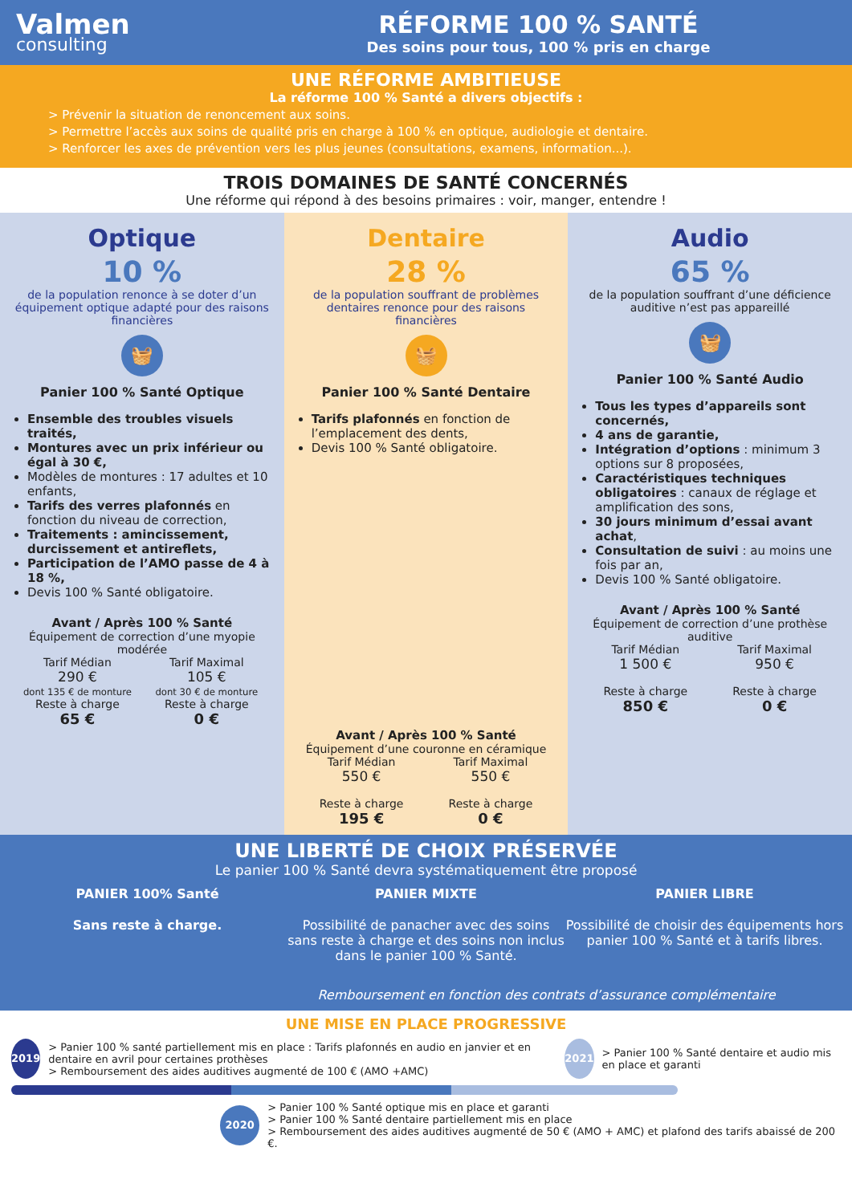Valmen
consulting
RÉFORME 100 % SANTÉ
Des soins pour tous, 100 % pris en charge
UNE RÉFORME AMBITIEUSE
La réforme 100 % Santé a divers objectifs :
> Prévenir la situation de renoncement aux soins.
> Permettre l’accès aux soins de qualité pris en charge à 100 % en optique, audiologie et dentaire.
> Renforcer les axes de prévention vers les plus jeunes (consultations, examens, information...).
TROIS DOMAINES DE SANTÉ CONCERNÉS
Une réforme qui répond à des besoins primaires : voir, manger, entendre !
Optique
10 %
de la population renonce à se doter d’un équipement optique adapté pour des raisons financières
🧺
Panier 100 % Santé Optique
Ensemble des troubles visuels traités,
Montures avec un prix inférieur ou égal à 30 €,
Modèles de montures : 17 adultes et 10 enfants,
Tarifs des verres plafonnés en fonction du niveau de correction,
Traitements : amincissement, durcissement et antireflets,
Participation de l’AMO passe de 4 à 18 %,
Devis 100 % Santé obligatoire.
Avant / Après 100 % Santé
Équipement de correction d’une myopie modérée
Tarif Médian
290 €
dont 135 € de monture
Reste à charge
65 €
Tarif Maximal
105 €
dont 30 € de monture
Reste à charge
0 €
Dentaire
28 %
de la population souffrant de problèmes dentaires renonce pour des raisons financières
🧺
Panier 100 % Santé Dentaire
Tarifs plafonnés en fonction de l’emplacement des dents,
Devis 100 % Santé obligatoire.
Avant / Après 100 % Santé
Équipement d’une couronne en céramique
Tarif Médian
550 €
Reste à charge
195 €
Tarif Maximal
550 €
Reste à charge
0 €
Audio
65 %
de la population souffrant d’une déficience auditive n’est pas appareillé
🧺
Panier 100 % Santé Audio
Tous les types d’appareils sont concernés,
4 ans de garantie,
Intégration d’options : minimum 3 options sur 8 proposées,
Caractéristiques techniques obligatoires : canaux de réglage et amplification des sons,
30 jours minimum d’essai avant achat,
Consultation de suivi : au moins une fois par an,
Devis 100 % Santé obligatoire.
Avant / Après 100 % Santé
Équipement de correction d’une prothèse auditive
Tarif Médian
1 500 €
Reste à charge
850 €
Tarif Maximal
950 €
Reste à charge
0 €
UNE LIBERTÉ DE CHOIX PRÉSERVÉE
Le panier 100 % Santé devra systématiquement être proposé
PANIER 100% Santé
Sans reste à charge.
PANIER MIXTE
Possibilité de panacher avec des soins sans reste à charge et des soins non inclus dans le panier 100 % Santé.
PANIER LIBRE
Possibilité de choisir des équipements hors panier 100 % Santé et à tarifs libres.
Remboursement en fonction des contrats d’assurance complémentaire
UNE MISE EN PLACE PROGRESSIVE
2019
> Panier 100 % santé partiellement mis en place : Tarifs plafonnés en audio en janvier et en dentaire en avril pour certaines prothèses
> Remboursement des aides auditives augmenté de 100 € (AMO +AMC)
2021
> Panier 100 % Santé dentaire et audio mis en place et garanti
2020
> Panier 100 % Santé optique mis en place et garanti
> Panier 100 % Santé dentaire partiellement mis en place
> Remboursement des aides auditives augmenté de 50 € (AMO + AMC) et plafond des tarifs abaissé de 200 €.